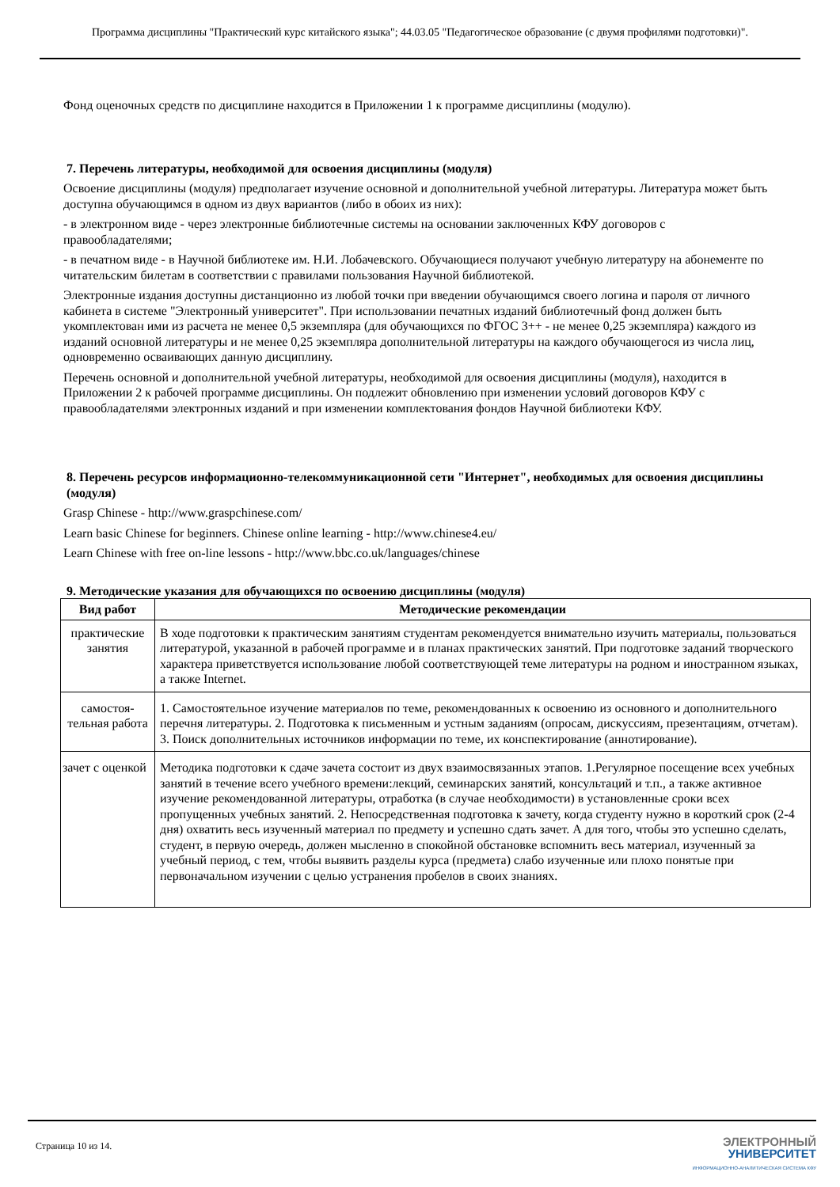Программа дисциплины "Практический курс китайского языка"; 44.03.05 "Педагогическое образование (с двумя профилями подготовки)".
Фонд оценочных средств по дисциплине находится в Приложении 1 к программе дисциплины (модулю).
7. Перечень литературы, необходимой для освоения дисциплины (модуля)
Освоение дисциплины (модуля) предполагает изучение основной и дополнительной учебной литературы. Литература может быть доступна обучающимся в одном из двух вариантов (либо в обоих из них):
- в электронном виде - через электронные библиотечные системы на основании заключенных КФУ договоров с правообладателями;
- в печатном виде - в Научной библиотеке им. Н.И. Лобачевского. Обучающиеся получают учебную литературу на абонементе по читательским билетам в соответствии с правилами пользования Научной библиотекой.
Электронные издания доступны дистанционно из любой точки при введении обучающимся своего логина и пароля от личного кабинета в системе "Электронный университет". При использовании печатных изданий библиотечный фонд должен быть укомплектован ими из расчета не менее 0,5 экземпляра (для обучающихся по ФГОС 3++ - не менее 0,25 экземпляра) каждого из изданий основной литературы и не менее 0,25 экземпляра дополнительной литературы на каждого обучающегося из числа лиц, одновременно осваивающих данную дисциплину.
Перечень основной и дополнительной учебной литературы, необходимой для освоения дисциплины (модуля), находится в Приложении 2 к рабочей программе дисциплины. Он подлежит обновлению при изменении условий договоров КФУ с правообладателями электронных изданий и при изменении комплектования фондов Научной библиотеки КФУ.
8. Перечень ресурсов информационно-телекоммуникационной сети "Интернет", необходимых для освоения дисциплины (модуля)
Grasp Chinese - http://www.graspchinese.com/
Learn basic Chinese for beginners. Chinese online learning - http://www.chinese4.eu/
Learn Chinese with free on-line lessons - http://www.bbc.co.uk/languages/chinese
9. Методические указания для обучающихся по освоению дисциплины (модуля)
| Вид работ | Методические рекомендации |
| --- | --- |
| практические занятия | В ходе подготовки к практическим занятиям студентам рекомендуется внимательно изучить материалы, пользоваться литературой, указанной в рабочей программе и в планах практических занятий. При подготовке заданий творческого характера приветствуется использование любой соответствующей теме литературы на родном и иностранном языках, а также Internet. |
| самостоя-тельная работа | 1. Самостоятельное изучение материалов по теме, рекомендованных к освоению из основного и дополнительного перечня литературы. 2. Подготовка к письменным и устным заданиям (опросам, дискуссиям, презентациям, отчетам). 3. Поиск дополнительных источников информации по теме, их конспектирование (аннотирование). |
| зачет с оценкой | Методика подготовки к сдаче зачета состоит из двух взаимосвязанных этапов. 1.Регулярное посещение всех учебных занятий в течение всего учебного времени:лекций, семинарских занятий, консультаций и т.п., а также активное изучение рекомендованной литературы, отработка (в случае необходимости) в установленные сроки всех пропущенных учебных занятий. 2. Непосредственная подготовка к зачету, когда студенту нужно в короткий срок (2-4 дня) охватить весь изученный материал по предмету и успешно сдать зачет. А для того, чтобы это успешно сделать, студент, в первую очередь, должен мысленно в спокойной обстановке вспомнить весь материал, изученный за учебный период, с тем, чтобы выявить разделы курса (предмета) слабо изученные или плохо понятые при первоначальном изучении с целью устранения пробелов в своих знаниях. |
Страница 10 из 14.
ЭЛЕКТРОННЫЙ
УНИВЕРСИТЕТ
ИНФОРМАЦИОННО-АНАЛИТИЧЕСКАЯ СИСТЕМА КФУ